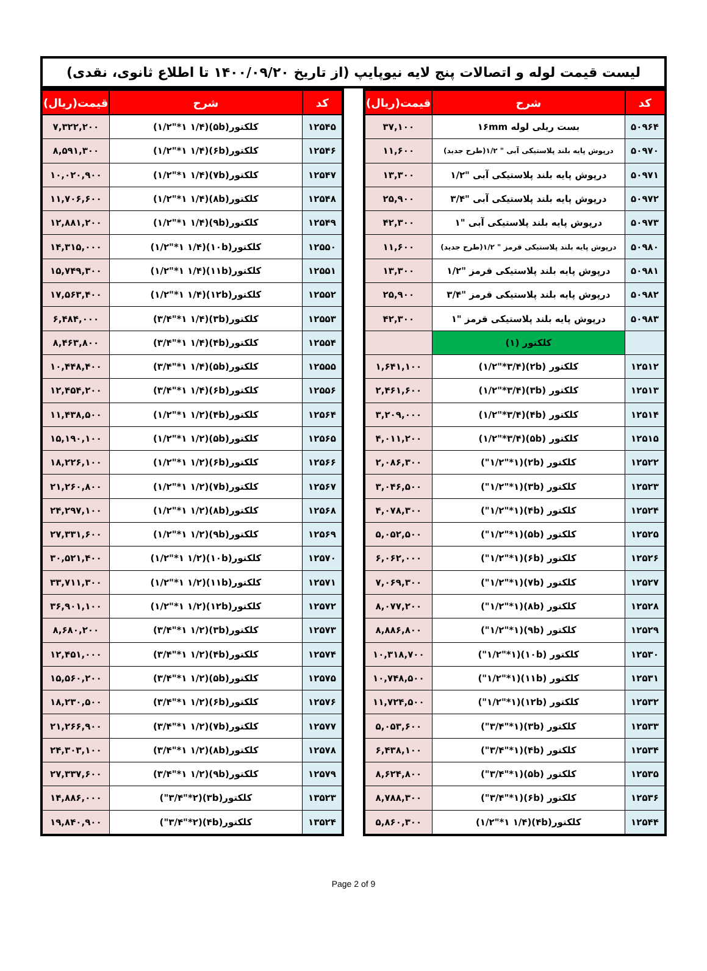لیست قیمت لوله و اتصالات پنج لایه نیوپایپ (از تاریخ ۱۴۰۰/۰۹/۲۰ تا اطلاع ثانوی، نقدی)
| کد | شرح | قیمت(ریال) |
| --- | --- | --- |
| ۵۰۹۶۴ | بست ریلی لوله ۱۶mm | ۳۷,۱۰۰ |
| ۵۰۹۷۰ | درپوش پایه بلند پلاستیکی آبی " ۱/۲(طرح جدید) | ۱۱,۶۰۰ |
| ۵۰۹۷۱ | درپوش پایه بلند پلاستیکی آبی "۱/۲ | ۱۳,۳۰۰ |
| ۵۰۹۷۲ | درپوش پایه بلند پلاستیکی آبی "۳/۴ | ۲۵,۹۰۰ |
| ۵۰۹۷۳ | درپوش پایه بلند پلاستیکی آبی "۱ | ۴۲,۳۰۰ |
| ۵۰۹۸۰ | درپوش پایه بلند پلاستیکی قرمز " ۱/۲(طرح جدید) | ۱۱,۶۰۰ |
| ۵۰۹۸۱ | درپوش پایه بلند پلاستیکی قرمز "۱/۲ | ۱۳,۳۰۰ |
| ۵۰۹۸۲ | درپوش پایه بلند پلاستیکی قرمز "۳/۴ | ۲۵,۹۰۰ |
| ۵۰۹۸۳ | درپوش پایه بلند پلاستیکی قرمز "۱ | ۴۲,۳۰۰ |
| | کلکتور (۱) | |
| ۱۲۵۱۲ | کلکتور (۲b)(۱/۲"*۳/۴) | ۱,۶۴۱,۱۰۰ |
| ۱۲۵۱۳ | کلکتور (۳b)(۱/۲"*۳/۴) | ۲,۴۶۱,۶۰۰ |
| ۱۲۵۱۴ | کلکتور (۴b)(۱/۲"*۳/۴) | ۳,۲۰۹,۰۰۰ |
| ۱۲۵۱۵ | کلکتور (۵b)(۱/۲"*۳/۴) | ۴,۰۱۱,۲۰۰ |
| ۱۲۵۲۲ | کلکتور (۲b)(۱/۲"*۱") | ۲,۰۸۶,۳۰۰ |
| ۱۲۵۲۳ | کلکتور (۳b)(۱/۲"*۱") | ۳,۰۴۶,۵۰۰ |
| ۱۲۵۲۴ | کلکتور (۴b)(۱/۲"*۱") | ۴,۰۷۸,۳۰۰ |
| ۱۲۵۲۵ | کلکتور (۵b)(۱/۲"*۱") | ۵,۰۵۲,۵۰۰ |
| ۱۲۵۲۶ | کلکتور (۶b)(۱/۲"*۱") | ۶,۰۶۲,۰۰۰ |
| ۱۲۵۲۷ | کلکتور (۷b)(۱/۲"*۱") | ۷,۰۶۹,۳۰۰ |
| ۱۲۵۲۸ | کلکتور (۸b)(۱/۲"*۱") | ۸,۰۷۷,۲۰۰ |
| ۱۲۵۲۹ | کلکتور (۹b)(۱/۲"*۱") | ۸,۸۸۶,۸۰۰ |
| ۱۲۵۳۰ | کلکتور (۱۰b)(۱/۲"*۱") | ۱۰,۳۱۸,۷۰۰ |
| ۱۲۵۳۱ | کلکتور (۱۱b)(۱/۲"*۱") | ۱۰,۷۴۸,۵۰۰ |
| ۱۲۵۳۲ | کلکتور (۱۲b)(۱/۲"*۱") | ۱۱,۷۲۴,۵۰۰ |
| ۱۲۵۳۳ | کلکتور (۳b)(۳/۴"*۱") | ۵,۰۵۳,۶۰۰ |
| ۱۲۵۳۴ | کلکتور (۴b)(۳/۴"*۱") | ۶,۴۳۸,۱۰۰ |
| ۱۲۵۳۵ | کلکتور (۵b)(۳/۴"*۱") | ۸,۶۲۴,۸۰۰ |
| ۱۲۵۳۶ | کلکتور (۶b)(۳/۴"*۱") | ۸,۷۸۸,۳۰۰ |
| ۱۲۵۴۴ | کلکتور(۴b)(۱/۲"*۱ ۱/۴) | ۵,۸۶۰,۳۰۰ |
| کد | شرح | قیمت(ریال) |
| --- | --- | --- |
| ۱۲۵۴۵ | کلکتور(۵b)(۱/۲"*۱ ۱/۴) | ۷,۳۲۲,۲۰۰ |
| ۱۲۵۴۶ | کلکتور(۶b)(۱/۲"*۱ ۱/۴) | ۸,۵۹۱,۳۰۰ |
| ۱۲۵۴۷ | کلکتور(۷b)(۱/۲"*۱ ۱/۴) | ۱۰,۰۲۰,۹۰۰ |
| ۱۲۵۴۸ | کلکتور(۸b)(۱/۲"*۱ ۱/۴) | ۱۱,۷۰۶,۶۰۰ |
| ۱۲۵۴۹ | کلکتور(۹b)(۱/۲"*۱ ۱/۴) | ۱۲,۸۸۱,۲۰۰ |
| ۱۲۵۵۰ | کلکتور(۱۰b)(۱/۲"*۱ ۱/۴) | ۱۴,۳۱۵,۰۰۰ |
| ۱۲۵۵۱ | کلکتور(۱۱b)(۱/۲"*۱ ۱/۴) | ۱۵,۷۴۹,۳۰۰ |
| ۱۲۵۵۲ | کلکتور(۱۲b)(۱/۲"*۱ ۱/۴) | ۱۷,۵۶۳,۴۰۰ |
| ۱۲۵۵۳ | کلکتور(۳b)(۳/۴"*۱ ۱/۴) | ۶,۴۸۴,۰۰۰ |
| ۱۲۵۵۴ | کلکتور(۴b)(۳/۴"*۱ ۱/۴) | ۸,۴۶۳,۸۰۰ |
| ۱۲۵۵۵ | کلکتور(۵b)(۳/۴"*۱ ۱/۴) | ۱۰,۴۴۸,۴۰۰ |
| ۱۲۵۵۶ | کلکتور(۶b)(۳/۴"*۱ ۱/۴) | ۱۲,۴۵۴,۲۰۰ |
| ۱۲۵۶۴ | کلکتور(۴b)(۱/۲"*۱ ۱/۲) | ۱۱,۴۳۸,۵۰۰ |
| ۱۲۵۶۵ | کلکتور(۵b)(۱/۲"*۱ ۱/۲) | ۱۵,۱۹۰,۱۰۰ |
| ۱۲۵۶۶ | کلکتور(۶b)(۱/۲"*۱ ۱/۲) | ۱۸,۲۲۶,۱۰۰ |
| ۱۲۵۶۷ | کلکتور(۷b)(۱/۲"*۱ ۱/۲) | ۲۱,۲۶۰,۸۰۰ |
| ۱۲۵۶۸ | کلکتور(۸b)(۱/۲"*۱ ۱/۲) | ۲۴,۲۹۷,۱۰۰ |
| ۱۲۵۶۹ | کلکتور(۹b)(۱/۲"*۱ ۱/۲) | ۲۷,۳۳۱,۶۰۰ |
| ۱۲۵۷۰ | کلکتور(۱۰b)(۱/۲"*۱ ۱/۲) | ۳۰,۵۲۱,۴۰۰ |
| ۱۲۵۷۱ | کلکتور(۱۱b)(۱/۲"*۱ ۱/۲) | ۳۳,۷۱۱,۳۰۰ |
| ۱۲۵۷۲ | کلکتور(۱۲b)(۱/۲"*۱ ۱/۲) | ۳۶,۹۰۱,۱۰۰ |
| ۱۲۵۷۳ | کلکتور(۳b)(۳/۴"*۱ ۱/۲) | ۸,۶۸۰,۲۰۰ |
| ۱۲۵۷۴ | کلکتور(۴b)(۳/۴"*۱ ۱/۲) | ۱۲,۴۵۱,۰۰۰ |
| ۱۲۵۷۵ | کلکتور(۵b)(۳/۴"*۱ ۱/۲) | ۱۵,۵۶۰,۲۰۰ |
| ۱۲۵۷۶ | کلکتور(۶b)(۳/۴"*۱ ۱/۲) | ۱۸,۲۳۰,۵۰۰ |
| ۱۲۵۷۷ | کلکتور(۷b)(۳/۴"*۱ ۱/۲) | ۲۱,۲۶۶,۹۰۰ |
| ۱۲۵۷۸ | کلکتور(۸b)(۳/۴"*۱ ۱/۲) | ۲۴,۳۰۳,۱۰۰ |
| ۱۲۵۷۹ | کلکتور(۹b)(۳/۴"*۱ ۱/۲) | ۲۷,۳۳۷,۶۰۰ |
| ۱۳۵۲۳ | کلکتور(۳b)(۳/۴"*۲") | ۱۴,۸۸۶,۰۰۰ |
| ۱۳۵۲۴ | کلکتور(۴b)(۳/۴"*۲") | ۱۹,۸۴۰,۹۰۰ |
Page 2 of 9